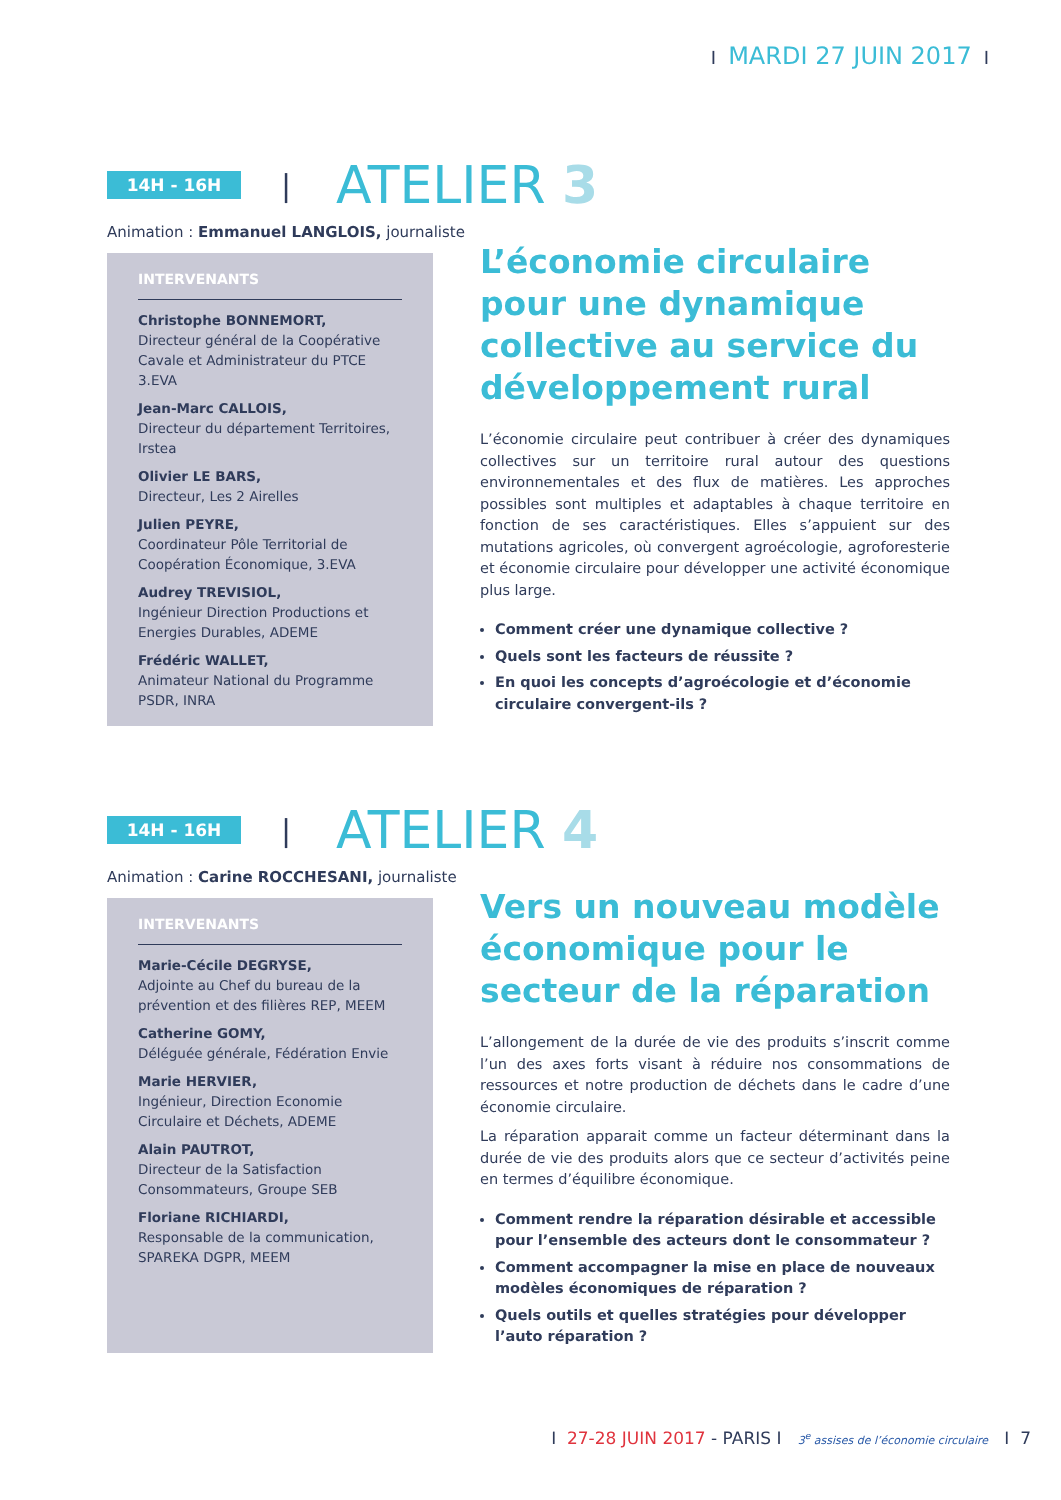I MARDI 27 JUIN 2017 I
14H - 16H
|
ATELIER 3
Animation : Emmanuel LANGLOIS, journaliste
INTERVENANTS
Christophe BONNEMORT,
Directeur général de la Coopérative Cavale et Administrateur du PTCE 3.EVA
Jean-Marc CALLOIS,
Directeur du département Territoires, Irstea
Olivier LE BARS,
Directeur, Les 2 Airelles
Julien PEYRE,
Coordinateur Pôle Territorial de Coopération Économique, 3.EVA
Audrey TREVISIOL,
Ingénieur Direction Productions et Energies Durables, ADEME
Frédéric WALLET,
Animateur National du Programme PSDR, INRA
L’économie circulaire pour une dynamique collective au service du développement rural
L’économie circulaire peut contribuer à créer des dynamiques collectives sur un territoire rural autour des questions environnementales et des flux de matières. Les approches possibles sont multiples et adaptables à chaque territoire en fonction de ses caractéristiques. Elles s’appuient sur des mutations agricoles, où convergent agroécologie, agroforesterie et économie circulaire pour développer une activité économique plus large.
Comment créer une dynamique collective ?
Quels sont les facteurs de réussite ?
En quoi les concepts d’agroécologie et d’économie circulaire convergent-ils ?
14H - 16H
|
ATELIER 4
Animation : Carine ROCCHESANI, journaliste
INTERVENANTS
Marie-Cécile DEGRYSE,
Adjointe au Chef du bureau de la prévention et des filières REP, MEEM
Catherine GOMY,
Déléguée générale, Fédération Envie
Marie HERVIER,
Ingénieur, Direction Economie Circulaire et Déchets, ADEME
Alain PAUTROT,
Directeur de la Satisfaction Consommateurs, Groupe SEB
Floriane RICHIARDI,
Responsable de la communication, SPAREKA DGPR, MEEM
Vers un nouveau modèle économique pour le secteur de la réparation
L’allongement de la durée de vie des produits s’inscrit comme l’un des axes forts visant à réduire nos consommations de ressources et notre production de déchets dans le cadre d’une économie circulaire.
La réparation apparait comme un facteur déterminant dans la durée de vie des produits alors que ce secteur d’activités peine en termes d’équilibre économique.
Comment rendre la réparation désirable et accessible pour l’ensemble des acteurs dont le consommateur ?
Comment accompagner la mise en place de nouveaux modèles économiques de réparation ?
Quels outils et quelles stratégies pour développer l’auto réparation ?
I 27-28 JUIN 2017 - PARIS I 3<sup>e</sup> assises de l’économie circulaire I 7